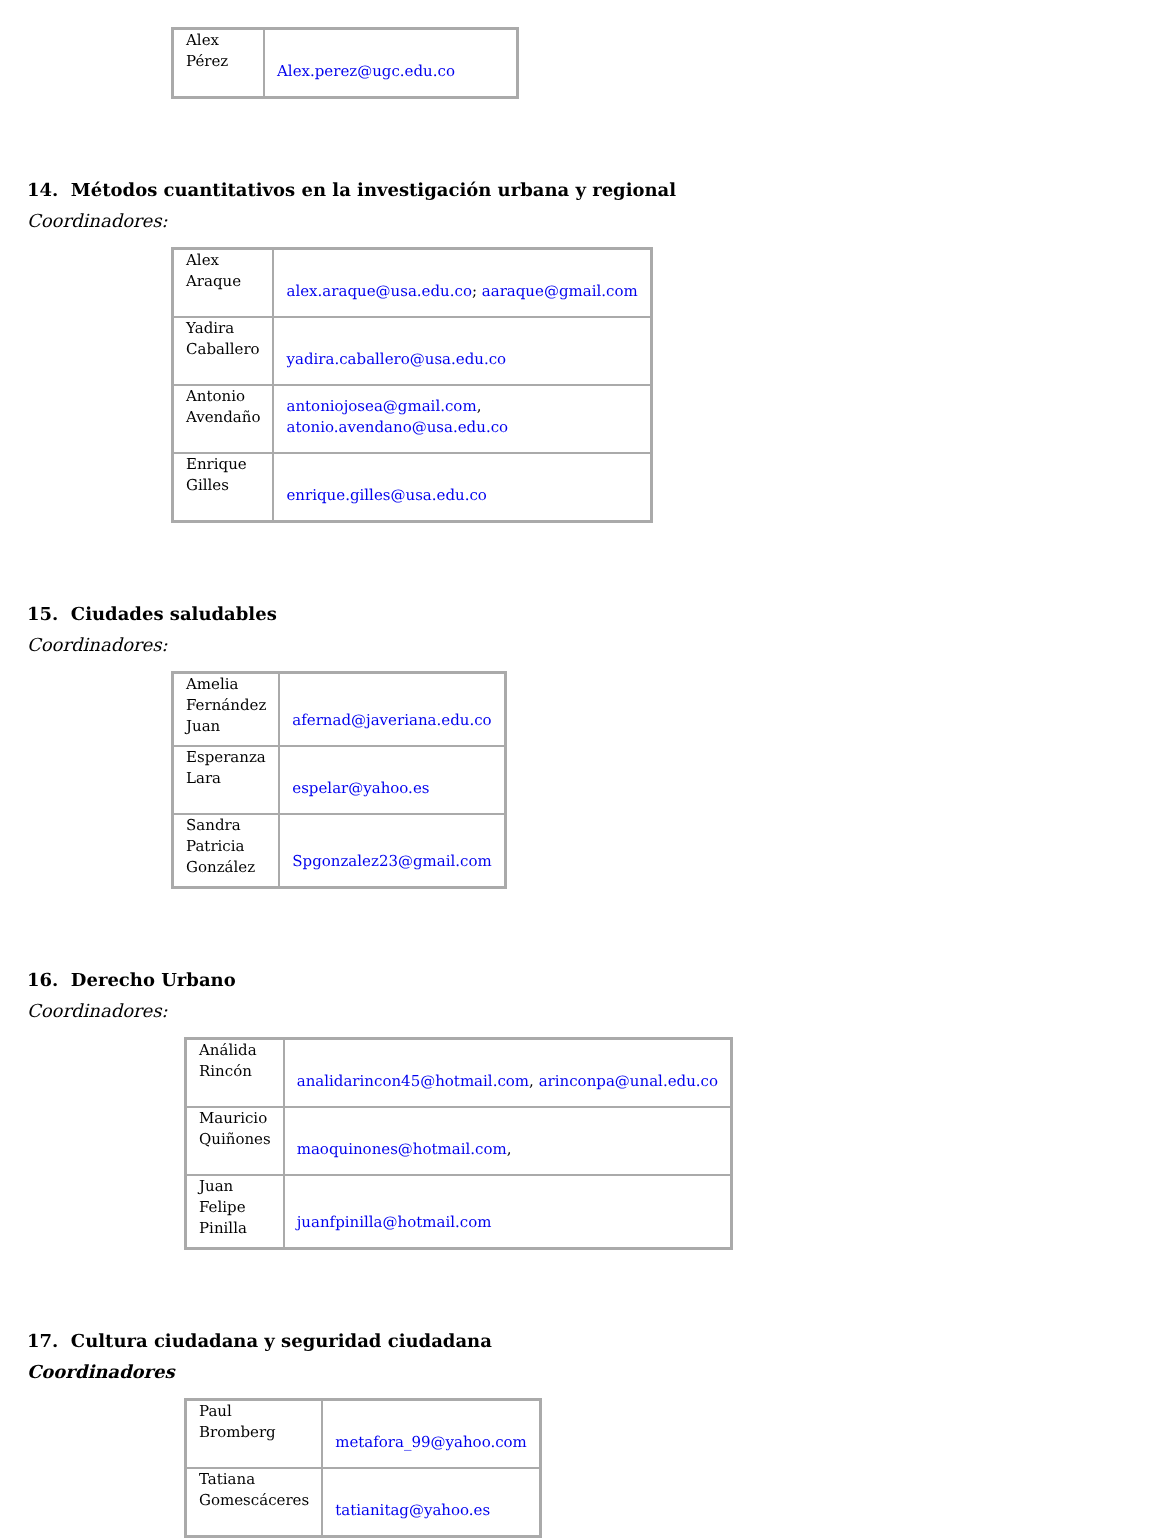| Alex Pérez | Alex.perez@ugc.edu.co |
14. Métodos cuantitativos en la investigación urbana y regional
Coordinadores:
| Alex Araque | alex.araque@usa.edu.co ; aaraque@gmail.com |
| Yadira Caballero | yadira.caballero@usa.edu.co |
| Antonio Avendaño | antoniojosea@gmail.com , atonio.avendano@usa.edu.co |
| Enrique Gilles | enrique.gilles@usa.edu.co |
15. Ciudades saludables
Coordinadores:
| Amelia Fernández Juan | afernad@javeriana.edu.co |
| Esperanza Lara | espelar@yahoo.es |
| Sandra Patricia González | Spgonzalez23@gmail.com |
16. Derecho Urbano
Coordinadores:
| Análida Rincón | analidarincon45@hotmail.com , arinconpa@unal.edu.co |
| Mauricio Quiñones | maoquinones@hotmail.com , |
| Juan Felipe Pinilla | juanfpinilla@hotmail.com |
17. Cultura ciudadana y seguridad ciudadana
Coordinadores
| Paul Bromberg | metafora_99@yahoo.com |
| Tatiana Gomescáceres | tatianitag@yahoo.es |